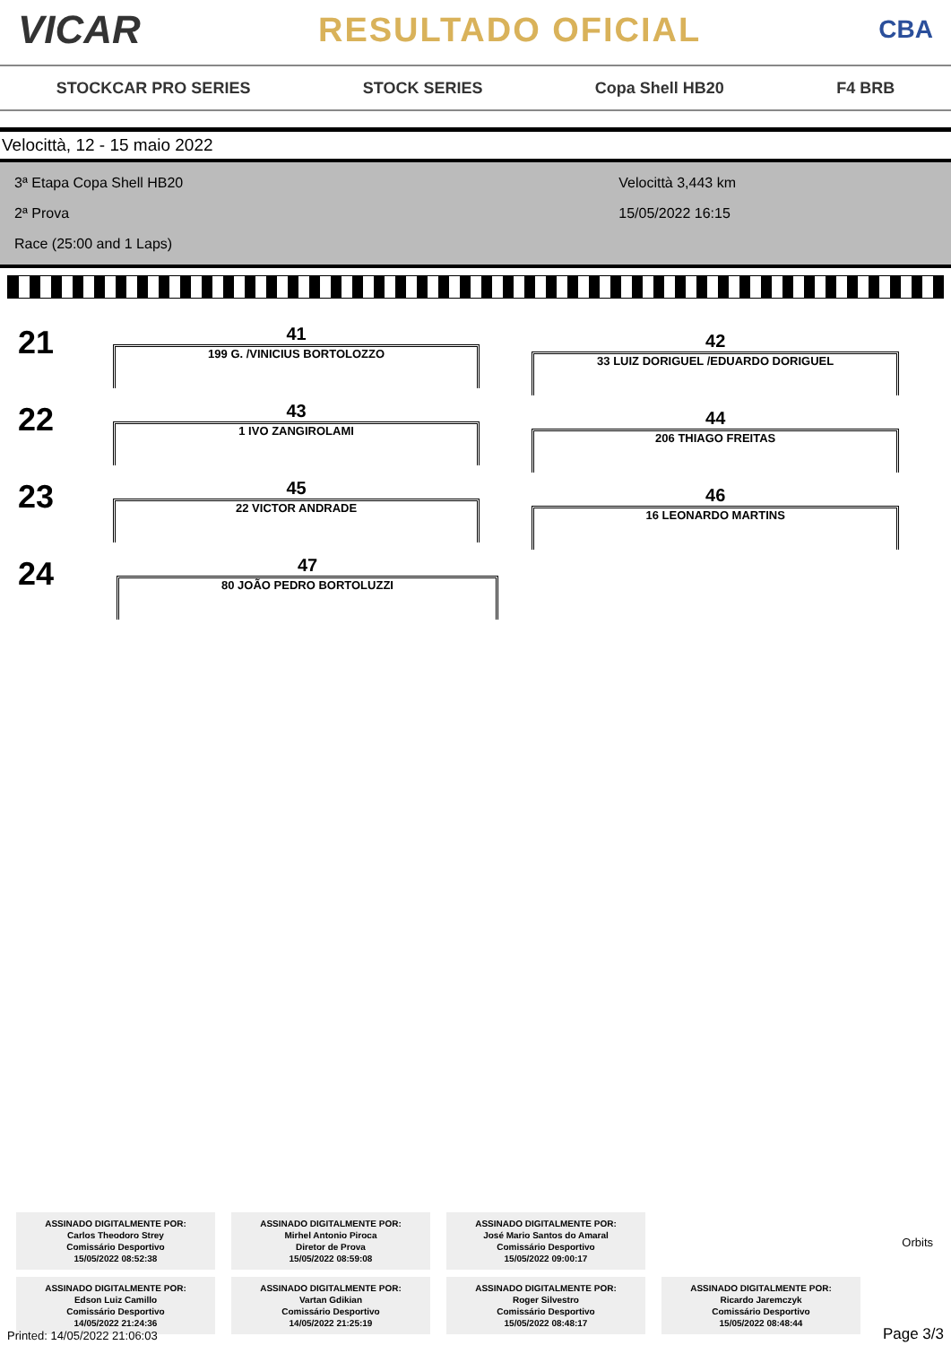VICAR RESULTADO OFICIAL CBA
STOCKCAR PRO SERIES STOCK SERIES Copa Shell HB20 F4 BRB
Velocittà, 12 - 15 maio 2022
3ª Etapa Copa Shell HB20
2ª Prova
Race (25:00 and 1 Laps)
Velocittà 3,443 km
15/05/2022 16:15
21
41
199 G. /VINICIUS BORTOLOZZO
42
33 LUIZ DORIGUEL /EDUARDO DORIGUEL
22
43
1 IVO ZANGIROLAMI
44
206 THIAGO FREITAS
23
45
22 VICTOR ANDRADE
46
16 LEONARDO MARTINS
24
47
80 JOÃO PEDRO BORTOLUZZI
ASSINADO DIGITALMENTE POR:
Carlos Theodoro Strey
Comissário Desportivo
15/05/2022 08:52:38
ASSINADO DIGITALMENTE POR:
Mirhel Antonio Piroca
Diretor de Prova
15/05/2022 08:59:08
ASSINADO DIGITALMENTE POR:
José Mario Santos do Amaral
Comissário Desportivo
15/05/2022 09:00:17
ASSINADO DIGITALMENTE POR:
Edson Luiz Camillo
Comissário Desportivo
14/05/2022 21:24:36
ASSINADO DIGITALMENTE POR:
Vartan Gdikian
Comissário Desportivo
14/05/2022 21:25:19
ASSINADO DIGITALMENTE POR:
Roger Silvestro
Comissário Desportivo
15/05/2022 08:48:17
ASSINADO DIGITALMENTE POR:
Ricardo Jaremczyk
Comissário Desportivo
15/05/2022 08:48:44
Orbits
Printed: 14/05/2022 21:06:03 Page 3/3